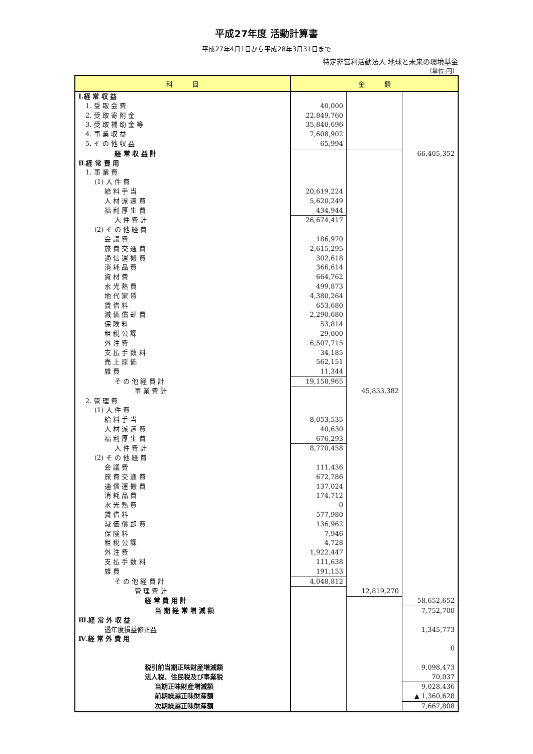平成27年度 活動計算書
平成27年4月1日から平成28年3月31日まで
特定非営利活動法人 地球と未来の環境基金
（単位:円）
| 科 目 | 金 額 | | |
| --- | --- | --- | --- |
| Ⅰ.経 常 収 益 | | | |
| 1. 受 取 会 費 | 40,000 | | |
| 2. 受 取 寄 附 金 | 22,849,760 | | |
| 3. 受 取 補 助 金 等 | 35,840,696 | | |
| 4. 事 業 収 益 | 7,608,902 | | |
| 5. そ の 他 収 益 | 65,994 | | |
| 経 常 収 益 計 | | | 66,405,352 |
| Ⅱ.経 常 費 用 | | | |
| 1. 事 業 費 | | | |
| (1) 人 件 費 | | | |
| 給 料 手 当 | 20,619,224 | | |
| 人 材 派 遣 費 | 5,620,249 | | |
| 福 利 厚 生 費 | 434,944 | | |
| 人 件 費 計 | 26,674,417 | | |
| (2) そ の 他 経 費 | | | |
| 会 議 費 | 186,970 | | |
| 旅 費 交 通 費 | 2,615,295 | | |
| 通 信 運 搬 費 | 302,618 | | |
| 消 耗 品 費 | 366,614 | | |
| 資 材 費 | 664,762 | | |
| 水 光 熱 費 | 499,873 | | |
| 地 代 家 賃 | 4,380,264 | | |
| 賃 借 料 | 653,680 | | |
| 減 価 償 却 費 | 2,290,680 | | |
| 保 険 料 | 53,814 | | |
| 租 税 公 課 | 29,000 | | |
| 外 注 費 | 6,507,715 | | |
| 支 払 手 数 料 | 34,185 | | |
| 売 上 原 価 | 562,151 | | |
| 雑 費 | 11,344 | | |
| そ の 他 経 費 計 | 19,158,965 | | |
| 事 業 費 計 | | 45,833,382 | |
| 2. 管 理 費 | | | |
| (1) 人 件 費 | | | |
| 給 料 手 当 | 8,053,535 | | |
| 人 材 派 遣 費 | 40,630 | | |
| 福 利 厚 生 費 | 676,293 | | |
| 人 件 費 計 | 8,770,458 | | |
| (2) そ の 他 経 費 | | | |
| 会 議 費 | 111,436 | | |
| 旅 費 交 通 費 | 672,786 | | |
| 通 信 運 搬 費 | 137,024 | | |
| 消 耗 品 費 | 174,712 | | |
| 水 光 熱 費 | 0 | | |
| 賃 借 料 | 577,980 | | |
| 減 価 償 却 費 | 136,962 | | |
| 保 険 料 | 7,946 | | |
| 租 税 公 課 | 4,728 | | |
| 外 注 費 | 1,922,447 | | |
| 支 払 手 数 料 | 111,638 | | |
| 雑 費 | 191,153 | | |
| そ の 他 経 費 計 | 4,048,812 | | |
| 管 理 費 計 | | 12,819,270 | |
| 経 常 費 用 計 | | | 58,652,652 |
| 当 期 経 常 増 減 額 | | | 7,752,700 |
| Ⅲ.経 常 外 収 益 | | | |
| 過年度損益修正益 | | | 1,345,773 |
| Ⅳ.経 常 外 費 用 | | | |
| | | | 0 |
| 税引前当期正味財産増減額 | | | 9,098,473 |
| 法人税、住民税及び事業税 | | | 70,037 |
| 当期正味財産増減額 | | | 9,028,436 |
| 前期繰越正味財産額 | | | ▲ 1,360,628 |
| 次期繰越正味財産額 | | | 7,667,808 |